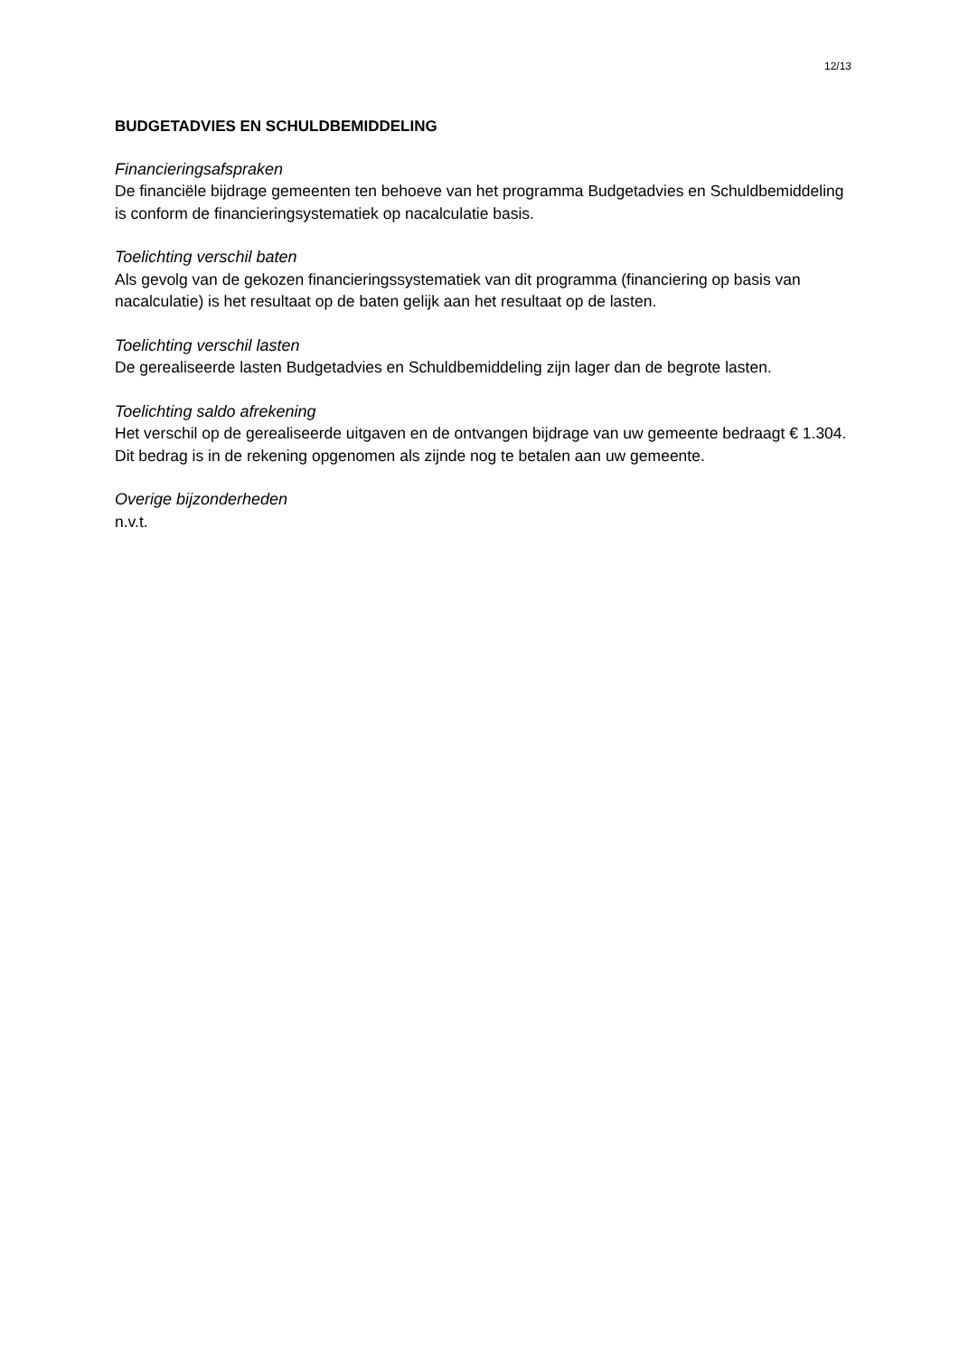12/13
BUDGETADVIES EN SCHULDBEMIDDELING
Financieringsafspraken
De financiële bijdrage gemeenten ten behoeve van het programma Budgetadvies en Schuldbemiddeling is conform de financieringsystematiek op nacalculatie basis.
Toelichting verschil baten
Als gevolg van de gekozen financieringssystematiek van dit programma (financiering op basis van nacalculatie) is het resultaat op de baten gelijk aan het resultaat op de lasten.
Toelichting verschil lasten
De gerealiseerde lasten Budgetadvies en Schuldbemiddeling zijn lager dan de begrote lasten.
Toelichting saldo afrekening
Het verschil op de gerealiseerde uitgaven en de ontvangen bijdrage van uw gemeente bedraagt € 1.304. Dit bedrag is in de rekening opgenomen als zijnde nog te betalen aan uw gemeente.
Overige bijzonderheden
n.v.t.